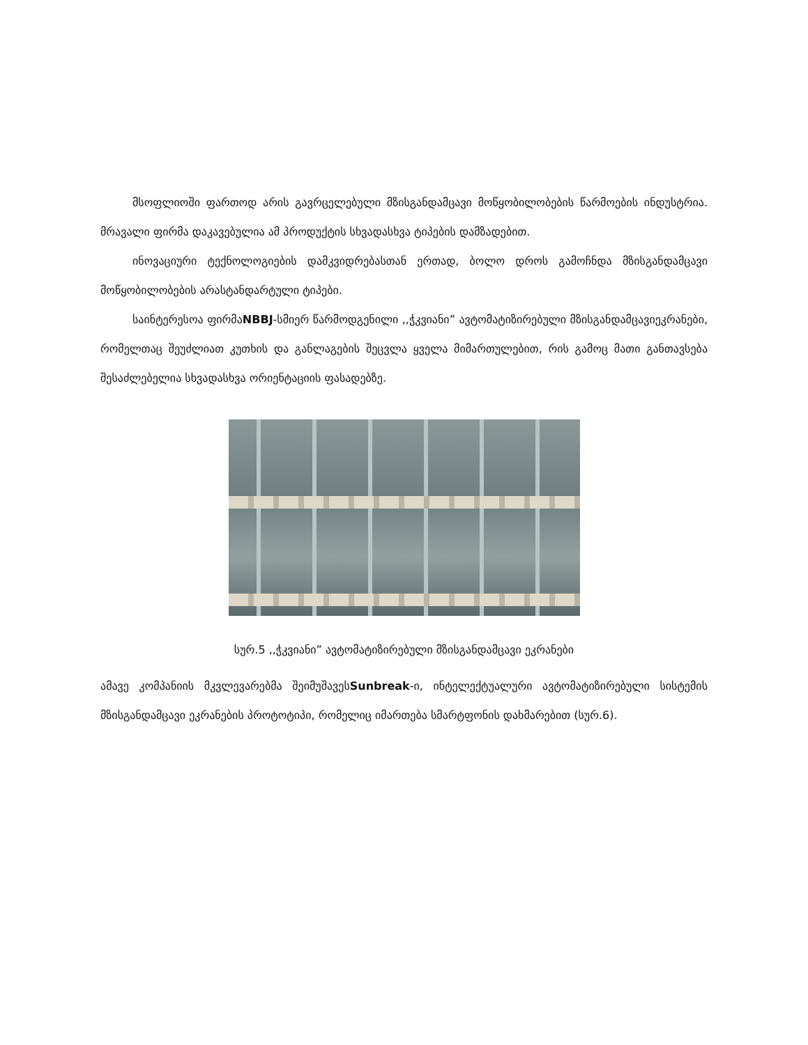მსოფლიოში ფართოდ არის გავრცელებული მზისგანდამცავი მოწყობილობების წარმოების ინდუსტრია. მრავალი ფირმა დაკავებულია ამ პროდუქტის სხვადასხვა ტიპების დამზადებით.
ინოვაციური ტექნოლოგიების დამკვიდრებასთან ერთად, ბოლო დროს გამოჩნდა მზისგანდამცავი მოწყობილობების არასტანდარტული ტიპები.
საინტერესოა ფირმაNBBJ-სმიერ წარმოდგენილი ,,ჭკვიანი” ავტომატიზირებული მზისგანდამცავიეკრანები, რომელთაც შეუძლიათ კუთხის და განლაგების შეცვლა ყველა მიმართულებით, რის გამოც მათი განთავსება შესაძლებელია სხვადასხვა ორიენტაციის ფასადებზე.
სურ.5 ,,ჭკვიანი” ავტომატიზირებული მზისგანდამცავი ეკრანები
ამავე კომპანიის მკვლევარებმა შეიმუშავესSunbreak-ი, ინტელექტუალური ავტომატიზირებული სისტემის მზისგანდამცავი ეკრანების პროტოტიპი, რომელიც იმართება სმარტფონის დახმარებით (სურ.6).